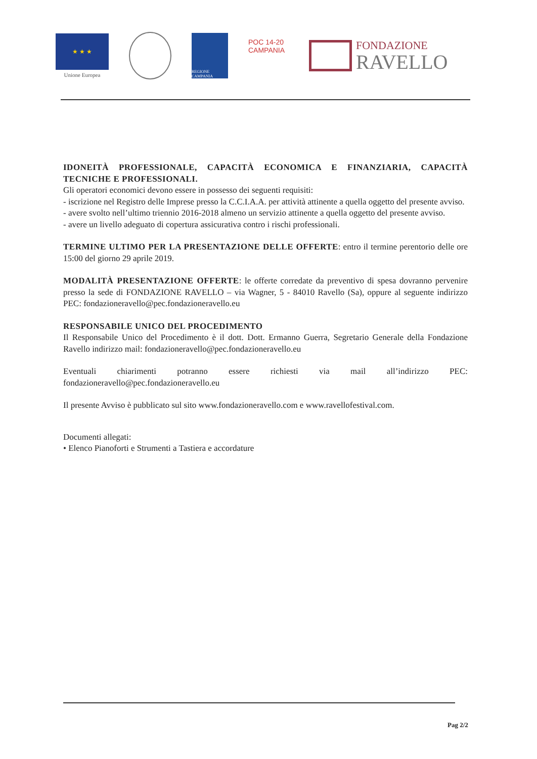★ ★ ★
Unione Europea
REGIONE CAMPANIA
POC 14-20 CAMPANIA
FONDAZIONE
RAVELLO
IDONEITÀ PROFESSIONALE, CAPACITÀ ECONOMICA E FINANZIARIA, CAPACITÀ TECNICHE E PROFESSIONALI.
Gli operatori economici devono essere in possesso dei seguenti requisiti:
- iscrizione nel Registro delle Imprese presso la C.C.I.A.A. per attività attinente a quella oggetto del presente avviso.
- avere svolto nell’ultimo triennio 2016-2018 almeno un servizio attinente a quella oggetto del presente avviso.
- avere un livello adeguato di copertura assicurativa contro i rischi professionali.
TERMINE ULTIMO PER LA PRESENTAZIONE DELLE OFFERTE: entro il termine perentorio delle ore 15:00 del giorno 29 aprile 2019.
MODALITÀ PRESENTAZIONE OFFERTE: le offerte corredate da preventivo di spesa dovranno pervenire presso la sede di FONDAZIONE RAVELLO – via Wagner, 5 - 84010 Ravello (Sa), oppure al seguente indirizzo PEC: fondazioneravello@pec.fondazioneravello.eu
RESPONSABILE UNICO DEL PROCEDIMENTO
Il Responsabile Unico del Procedimento è il dott. Dott. Ermanno Guerra, Segretario Generale della Fondazione Ravello indirizzo mail: fondazioneravello@pec.fondazioneravello.eu
Eventuali chiarimenti potranno essere richiesti via mail all’indirizzo PEC: fondazioneravello@pec.fondazioneravello.eu
Il presente Avviso è pubblicato sul sito www.fondazioneravello.com e www.ravellofestival.com.
Documenti allegati:
• Elenco Pianoforti e Strumenti a Tastiera e accordature
Pag 2/2